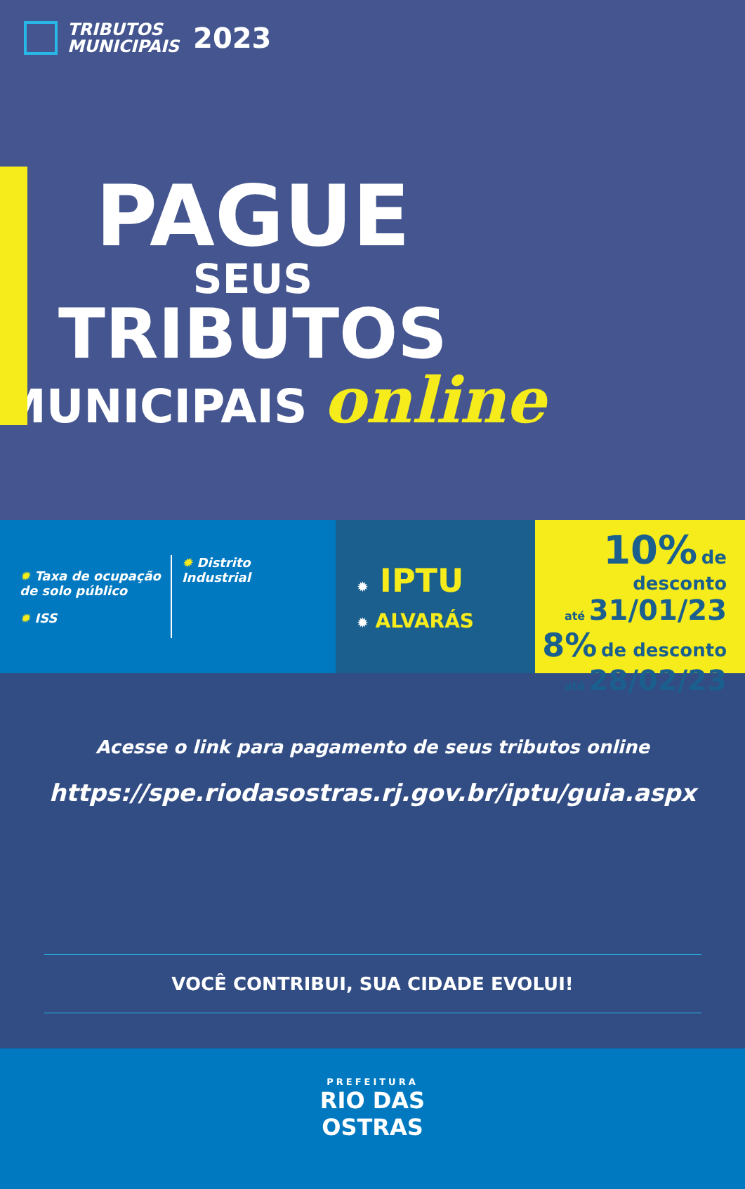TRIBUTOS
MUNICIPAIS
2023
PAGUE
SEUS
TRIBUTOS
MUNICIPAIS online
✹ Taxa de ocupação
de solo público
✹ ISS
✹ Distrito
Industrial
✹ IPTU
✹ ALVARÁS
10% de desconto
até 31/01/23
8% de desconto
até 28/02/23
Acesse o link para pagamento de seus tributos online
https://spe.riodasostras.rj.gov.br/iptu/guia.aspx
VOCÊ CONTRIBUI, SUA CIDADE EVOLUI!
PREFEITURA
RIO DAS
OSTRAS